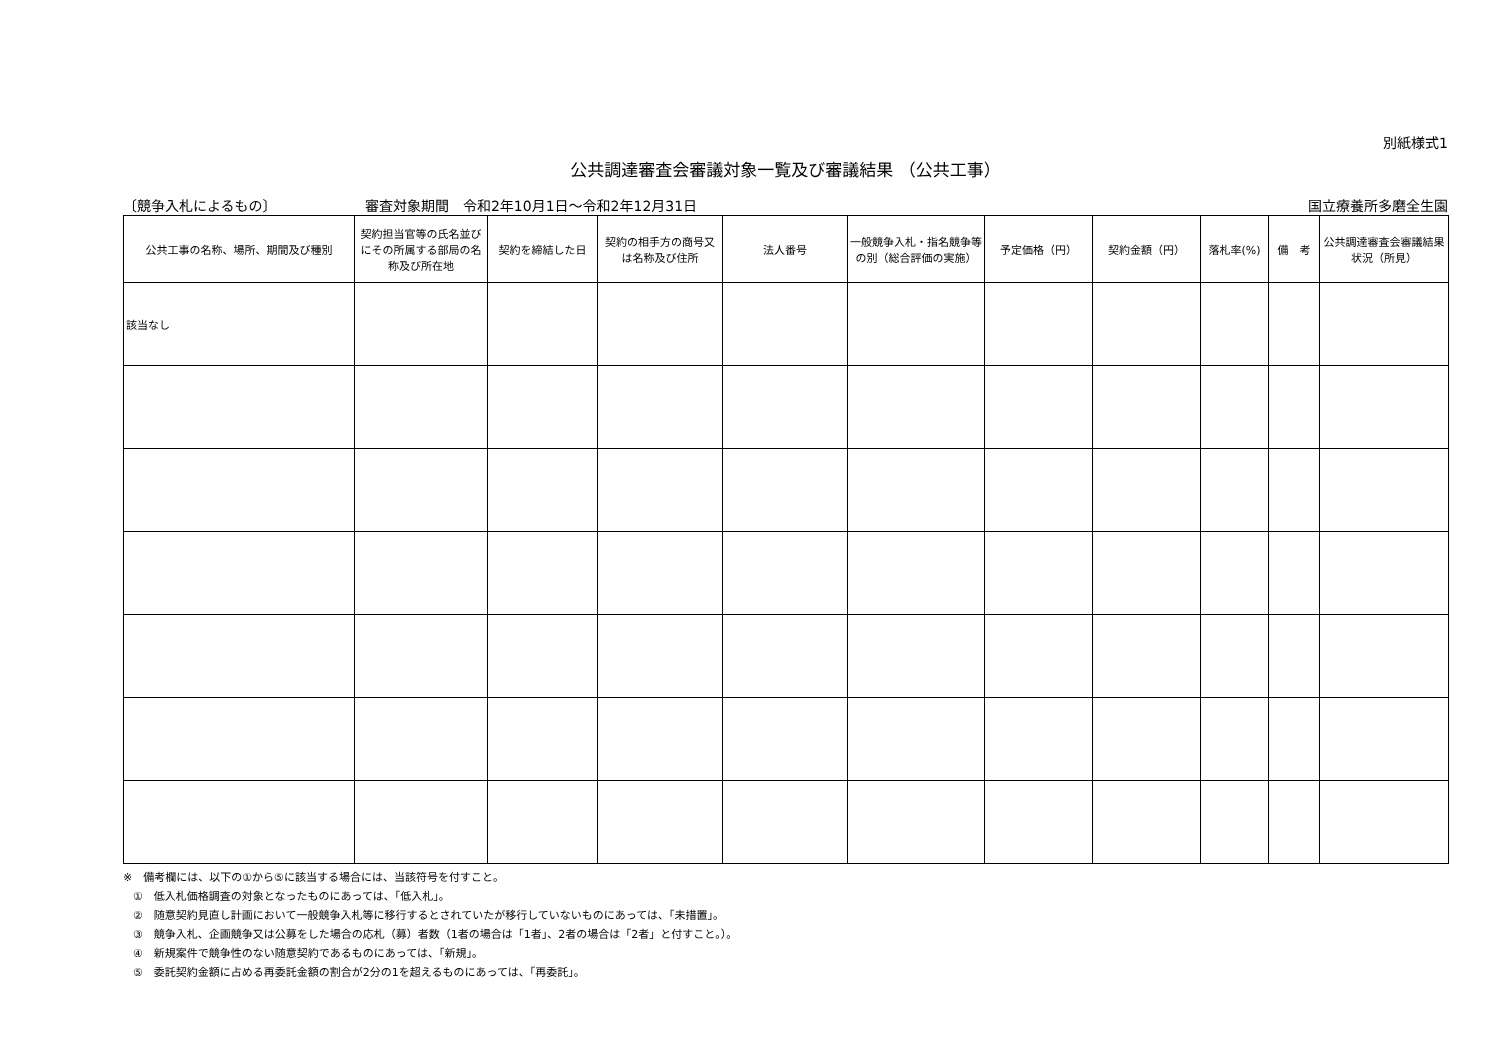別紙様式1
公共調達審査会審議対象一覧及び審議結果 （公共工事）
〔競争入札によるもの〕 審査対象期間　令和2年10月1日～令和2年12月31日 国立療養所多磨全生園
| 公共工事の名称、場所、期間及び種別 | 契約担当官等の氏名並びにその所属する部局の名称及び所在地 | 契約を締結した日 | 契約の相手方の商号又は名称及び住所 | 法人番号 | 一般競争入札・指名競争等の別（総合評価の実施） | 予定価格（円） | 契約金額（円） | 落札率(%) | 備 考 | 公共調達審査会審議結果状況（所見） |
| --- | --- | --- | --- | --- | --- | --- | --- | --- | --- | --- |
| 該当なし | | | | | | | | | | |
※　備考欄には、以下の①から⑤に該当する場合には、当該符号を付すこと。
①　低入札価格調査の対象となったものにあっては、「低入札」。
②　随意契約見直し計画において一般競争入札等に移行するとされていたが移行していないものにあっては、「未措置」。
③　競争入札、企画競争又は公募をした場合の応札（募）者数（1者の場合は「1者」、2者の場合は「2者」と付すこと。）。
④　新規案件で競争性のない随意契約であるものにあっては、「新規」。
⑤　委託契約金額に占める再委託金額の割合が2分の1を超えるものにあっては、「再委託」。